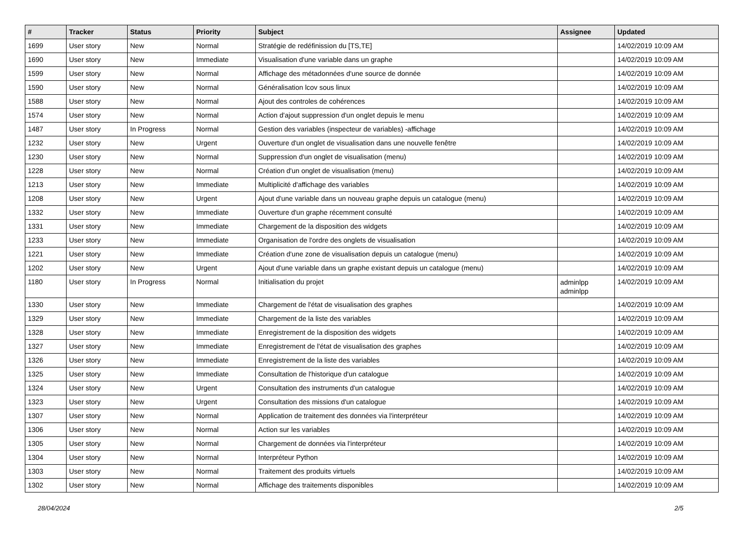| # | Tracker | Status | Priority | Subject | Assignee | Updated |
| --- | --- | --- | --- | --- | --- | --- |
| 1699 | User story | New | Normal | Stratégie de redéfinission du [TS,TE] | | 14/02/2019 10:09 AM |
| 1690 | User story | New | Immediate | Visualisation d'une variable dans un graphe | | 14/02/2019 10:09 AM |
| 1599 | User story | New | Normal | Affichage des métadonnées d'une source de donnée | | 14/02/2019 10:09 AM |
| 1590 | User story | New | Normal | Généralisation lcov sous linux | | 14/02/2019 10:09 AM |
| 1588 | User story | New | Normal | Ajout des controles de cohérences | | 14/02/2019 10:09 AM |
| 1574 | User story | New | Normal | Action d'ajout suppression d'un onglet depuis le menu | | 14/02/2019 10:09 AM |
| 1487 | User story | In Progress | Normal | Gestion des variables (inspecteur de variables) -affichage | | 14/02/2019 10:09 AM |
| 1232 | User story | New | Urgent | Ouverture d'un onglet de visualisation dans une nouvelle fenêtre | | 14/02/2019 10:09 AM |
| 1230 | User story | New | Normal | Suppression d'un onglet de visualisation (menu) | | 14/02/2019 10:09 AM |
| 1228 | User story | New | Normal | Création d'un onglet de visualisation (menu) | | 14/02/2019 10:09 AM |
| 1213 | User story | New | Immediate | Multiplicité d'affichage des variables | | 14/02/2019 10:09 AM |
| 1208 | User story | New | Urgent | Ajout d'une variable dans un nouveau graphe depuis un catalogue (menu) | | 14/02/2019 10:09 AM |
| 1332 | User story | New | Immediate | Ouverture d'un graphe récemment consulté | | 14/02/2019 10:09 AM |
| 1331 | User story | New | Immediate | Chargement de la disposition des widgets | | 14/02/2019 10:09 AM |
| 1233 | User story | New | Immediate | Organisation de l'ordre des onglets de visualisation | | 14/02/2019 10:09 AM |
| 1221 | User story | New | Immediate | Création d'une zone de visualisation depuis un catalogue (menu) | | 14/02/2019 10:09 AM |
| 1202 | User story | New | Urgent | Ajout d'une variable dans un graphe existant depuis un catalogue (menu) | | 14/02/2019 10:09 AM |
| 1180 | User story | In Progress | Normal | Initialisation du projet | adminlpp adminlpp | 14/02/2019 10:09 AM |
| 1330 | User story | New | Immediate | Chargement de l'état de visualisation des graphes | | 14/02/2019 10:09 AM |
| 1329 | User story | New | Immediate | Chargement de la liste des variables | | 14/02/2019 10:09 AM |
| 1328 | User story | New | Immediate | Enregistrement de la disposition des widgets | | 14/02/2019 10:09 AM |
| 1327 | User story | New | Immediate | Enregistrement de l'état de visualisation des graphes | | 14/02/2019 10:09 AM |
| 1326 | User story | New | Immediate | Enregistrement de la liste des variables | | 14/02/2019 10:09 AM |
| 1325 | User story | New | Immediate | Consultation de l'historique d'un catalogue | | 14/02/2019 10:09 AM |
| 1324 | User story | New | Urgent | Consultation des instruments d'un catalogue | | 14/02/2019 10:09 AM |
| 1323 | User story | New | Urgent | Consultation des missions d'un catalogue | | 14/02/2019 10:09 AM |
| 1307 | User story | New | Normal | Application de traitement des données via l'interpréteur | | 14/02/2019 10:09 AM |
| 1306 | User story | New | Normal | Action sur les variables | | 14/02/2019 10:09 AM |
| 1305 | User story | New | Normal | Chargement de données via l'interpréteur | | 14/02/2019 10:09 AM |
| 1304 | User story | New | Normal | Interpréteur Python | | 14/02/2019 10:09 AM |
| 1303 | User story | New | Normal | Traitement des produits virtuels | | 14/02/2019 10:09 AM |
| 1302 | User story | New | Normal | Affichage des traitements disponibles | | 14/02/2019 10:09 AM |
28/04/2024 2/5